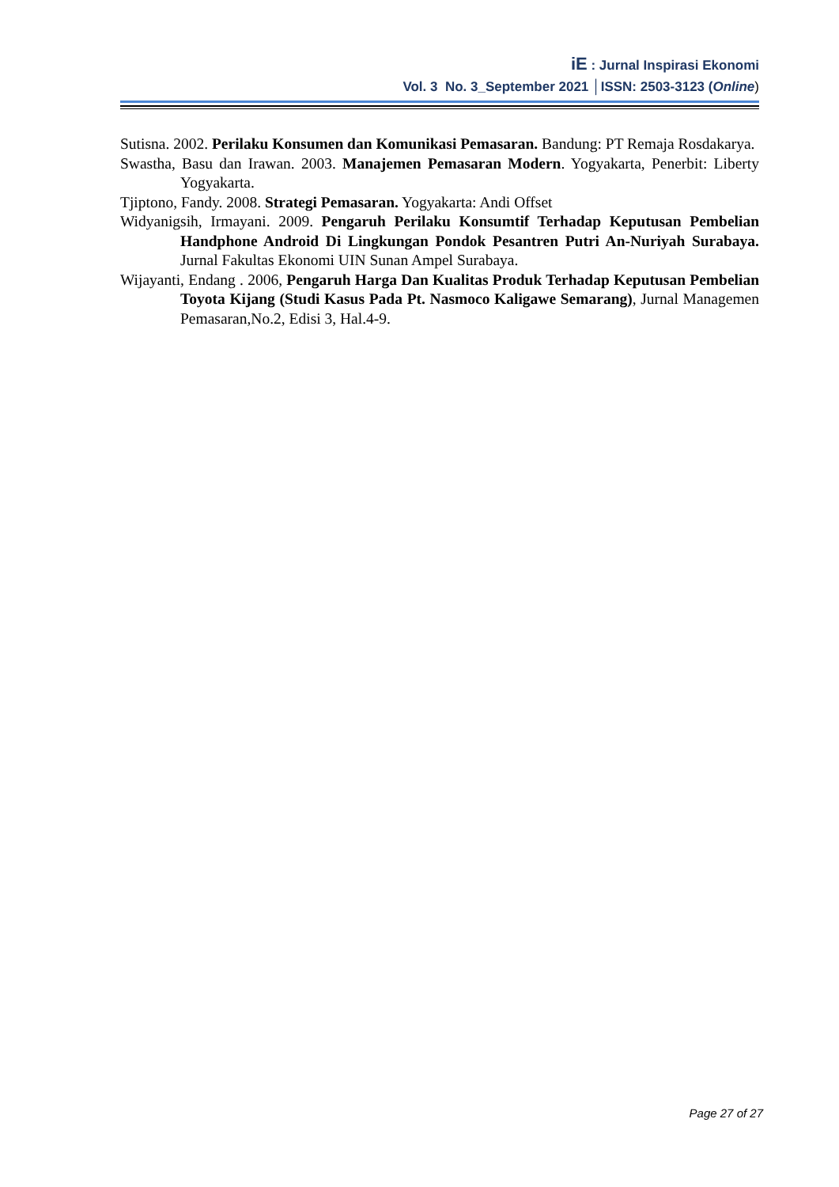iE : Jurnal Inspirasi Ekonomi
Vol. 3 No. 3_September 2021 │ISSN: 2503-3123 (Online)
Sutisna. 2002. Perilaku Konsumen dan Komunikasi Pemasaran. Bandung: PT Remaja Rosdakarya.
Swastha, Basu dan Irawan. 2003. Manajemen Pemasaran Modern. Yogyakarta, Penerbit: Liberty Yogyakarta.
Tjiptono, Fandy. 2008. Strategi Pemasaran. Yogyakarta: Andi Offset
Widyanigsih, Irmayani. 2009. Pengaruh Perilaku Konsumtif Terhadap Keputusan Pembelian Handphone Android Di Lingkungan Pondok Pesantren Putri An-Nuriyah Surabaya. Jurnal Fakultas Ekonomi UIN Sunan Ampel Surabaya.
Wijayanti, Endang . 2006, Pengaruh Harga Dan Kualitas Produk Terhadap Keputusan Pembelian Toyota Kijang (Studi Kasus Pada Pt. Nasmoco Kaligawe Semarang), Jurnal Managemen Pemasaran,No.2, Edisi 3, Hal.4-9.
Page 27 of 27